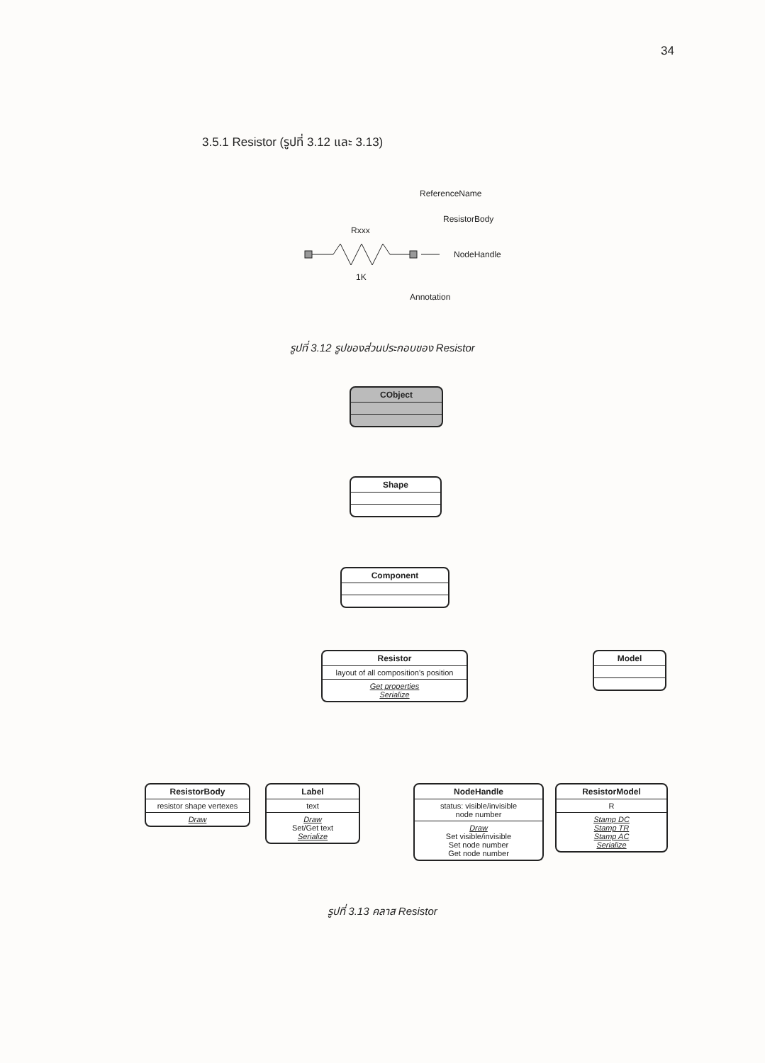34
3.5.1 Resistor (รูปที่ 3.12 และ 3.13)
ReferenceName
Rxxx
ResistorBody
NodeHandle
1K
Annotation
รูปที่ 3.12 รูปของส่วนประกอบของ Resistor
CObject
Shape
Component
Resistor
layout of all composition's position
Get properties
Serialize
Model
ResistorBody
resistor shape vertexes
Draw
Label
text
Draw
Set/Get text
Serialize
NodeHandle
status: visible/invisible
node number
Draw
Set visible/invisible
Set node number
Get node number
ResistorModel
R
Stamp DC
Stamp TR
Stamp AC
Serialize
รูปที่ 3.13 คลาส Resistor